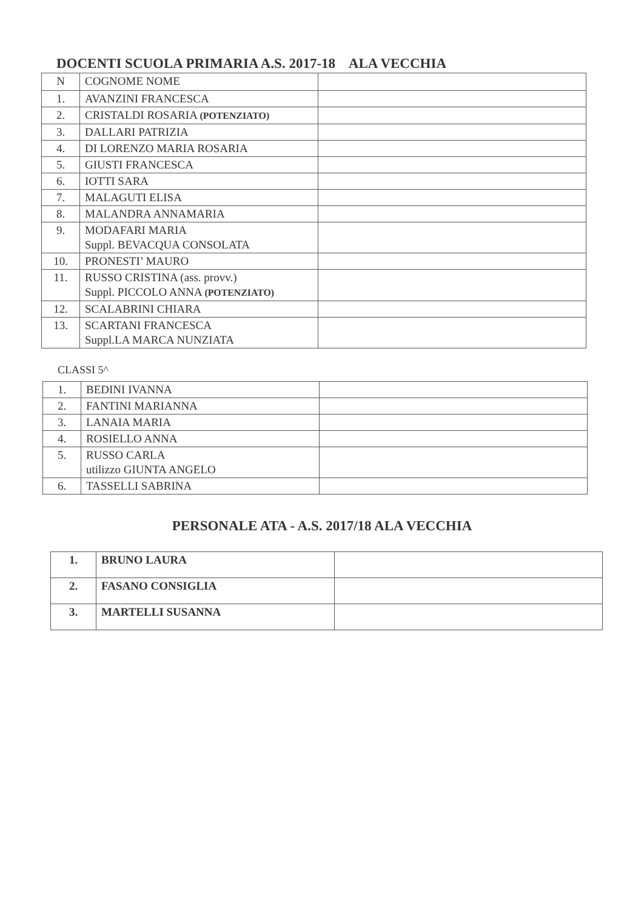DOCENTI SCUOLA PRIMARIA A.S. 2017-18 ALA VECCHIA
| N | COGNOME NOME | |
| 1. | AVANZINI FRANCESCA | |
| 2. | CRISTALDI ROSARIA (POTENZIATO) | |
| 3. | DALLARI PATRIZIA | |
| 4. | DI LORENZO MARIA ROSARIA | |
| 5. | GIUSTI FRANCESCA | |
| 6. | IOTTI SARA | |
| 7. | MALAGUTI ELISA | |
| 8. | MALANDRA ANNAMARIA | |
| 9. | MODAFARI MARIA Suppl. BEVACQUA CONSOLATA | |
| 10. | PRONESTI’ MAURO | |
| 11. | RUSSO CRISTINA (ass. provv.) Suppl. PICCOLO ANNA (POTENZIATO) | |
| 12. | SCALABRINI CHIARA | |
| 13. | SCARTANI FRANCESCA Suppl.LA MARCA NUNZIATA | |
CLASSI 5^
| 1. | BEDINI IVANNA | |
| 2. | FANTINI MARIANNA | |
| 3. | LANAIA MARIA | |
| 4. | ROSIELLO ANNA | |
| 5. | RUSSO CARLA utilizzo GIUNTA ANGELO | |
| 6. | TASSELLI SABRINA | |
PERSONALE ATA - A.S. 2017/18 ALA VECCHIA
| 1. | BRUNO LAURA | |
| 2. | FASANO CONSIGLIA | |
| 3. | MARTELLI SUSANNA | |